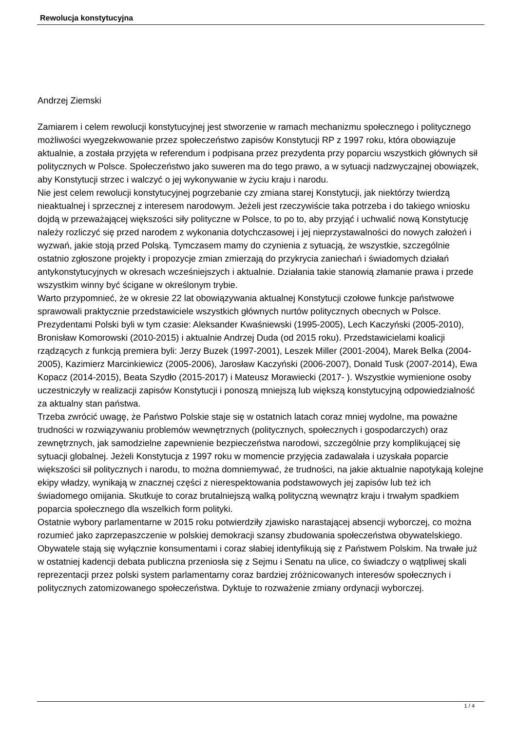Rewolucja konstytucyjna
Andrzej Ziemski
Zamiarem i celem rewolucji konstytucyjnej jest stworzenie w ramach mechanizmu społecznego i politycznego możliwości wyegzekwowanie przez społeczeństwo zapisów Konstytucji RP z 1997 roku, która obowiązuje aktualnie, a została przyjęta w referendum i podpisana przez prezydenta przy poparciu wszystkich głównych sił politycznych w Polsce. Społeczeństwo jako suweren ma do tego prawo, a w sytuacji nadzwyczajnej obowiązek, aby Konstytucji strzec i walczyć o jej wykonywanie w życiu kraju i narodu.
Nie jest celem rewolucji konstytucyjnej pogrzebanie czy zmiana starej Konstytucji, jak niektórzy twierdzą nieaktualnej i sprzecznej z interesem narodowym. Jeżeli jest rzeczywiście taka potrzeba i do takiego wniosku dojdą w przeważającej większości siły polityczne w Polsce, to po to, aby przyjąć i uchwalić nową Konstytucję należy rozliczyć się przed narodem z wykonania dotychczasowej i jej nieprzystawalności do nowych założeń i wyzwań, jakie stoją przed Polską. Tymczasem mamy do czynienia z sytuacją, że wszystkie, szczególnie ostatnio zgłoszone projekty i propozycje zmian zmierzają do przykrycia zaniechań i świadomych działań antykonstytucyjnych w okresach wcześniejszych i aktualnie. Działania takie stanowią złamanie prawa i przede wszystkim winny być ścigane w określonym trybie.
Warto przypomnieć, że w okresie 22 lat obowiązywania aktualnej Konstytucji czołowe funkcje państwowe sprawowali praktycznie przedstawiciele wszystkich głównych nurtów politycznych obecnych w Polsce. Prezydentami Polski byli w tym czasie: Aleksander Kwaśniewski (1995-2005), Lech Kaczyński (2005-2010), Bronisław Komorowski (2010-2015) i aktualnie Andrzej Duda (od 2015 roku). Przedstawicielami koalicji rządzących z funkcją premiera byli: Jerzy Buzek (1997-2001), Leszek Miller (2001-2004), Marek Belka (2004-2005), Kazimierz Marcinkiewicz (2005-2006), Jarosław Kaczyński (2006-2007), Donald Tusk (2007-2014), Ewa Kopacz (2014-2015), Beata Szydło (2015-2017) i Mateusz Morawiecki (2017- ). Wszystkie wymienione osoby uczestniczyły w realizacji zapisów Konstytucji i ponoszą mniejszą lub większą konstytucyjną odpowiedzialność za aktualny stan państwa.
Trzeba zwrócić uwagę, że Państwo Polskie staje się w ostatnich latach coraz mniej wydolne, ma poważne trudności w rozwiązywaniu problemów wewnętrznych (politycznych, społecznych i gospodarczych) oraz zewnętrznych, jak samodzielne zapewnienie bezpieczeństwa narodowi, szczególnie przy komplikującej się sytuacji globalnej. Jeżeli Konstytucja z 1997 roku w momencie przyjęcia zadawalała i uzyskała poparcie większości sił politycznych i narodu, to można domniemywać, że trudności, na jakie aktualnie napotykają kolejne ekipy władzy, wynikają w znacznej części z nierespektowania podstawowych jej zapisów lub też ich świadomego omijania. Skutkuje to coraz brutalniejszą walką polityczną wewnątrz kraju i trwałym spadkiem poparcia społecznego dla wszelkich form polityki.
Ostatnie wybory parlamentarne w 2015 roku potwierdziły zjawisko narastającej absencji wyborczej, co można rozumieć jako zaprzepaszczenie w polskiej demokracji szansy zbudowania społeczeństwa obywatelskiego. Obywatele stają się wyłącznie konsumentami i coraz słabiej identyfikują się z Państwem Polskim. Na trwałe już w ostatniej kadencji debata publiczna przeniosła się z Sejmu i Senatu na ulice, co świadczy o wątpliwej skali reprezentacji przez polski system parlamentarny coraz bardziej zróżnicowanych interesów społecznych i politycznych zatomizowanego społeczeństwa. Dyktuje to rozważenie zmiany ordynacji wyborczej.
1 / 4